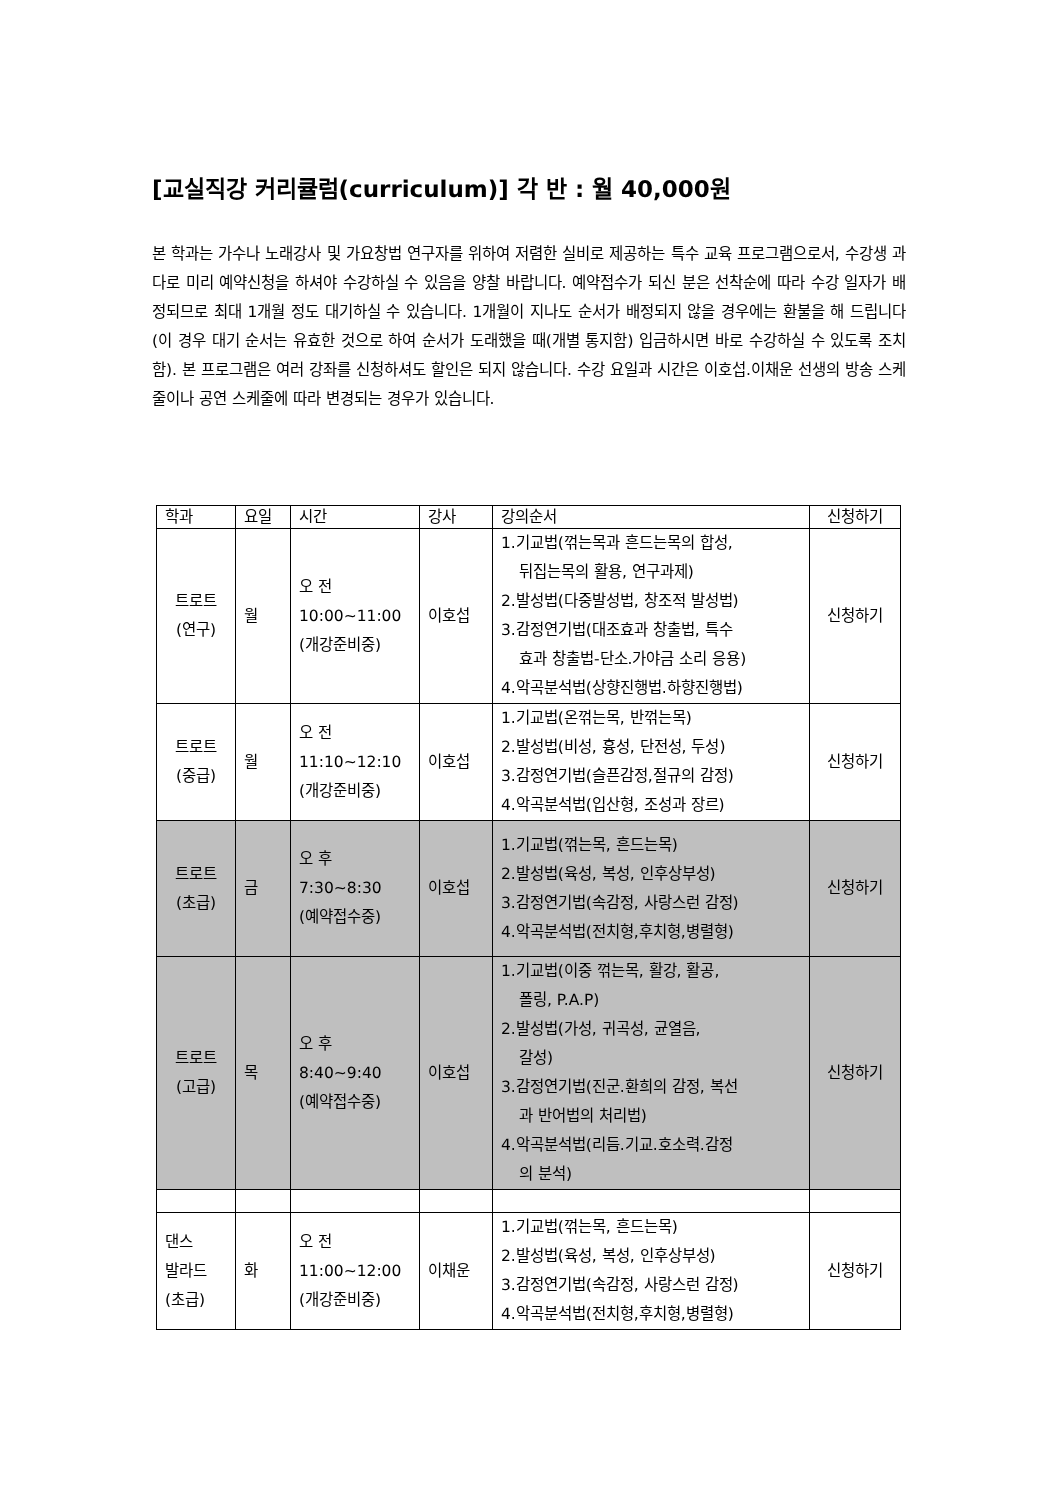[교실직강 커리큘럼(curriculum)] 각 반 : 월 40,000원
본 학과는 가수나 노래강사 및 가요창법 연구자를 위하여 저렴한 실비로 제공하는 특수 교육 프로그램으로서, 수강생 과다로 미리 예약신청을 하셔야 수강하실 수 있음을 양찰 바랍니다. 예약접수가 되신 분은 선착순에 따라 수강 일자가 배정되므로 최대 1개월 정도 대기하실 수 있습니다. 1개월이 지나도 순서가 배정되지 않을 경우에는 환불을 해 드립니다(이 경우 대기 순서는 유효한 것으로 하여 순서가 도래했을 때(개별 통지함) 입금하시면 바로 수강하실 수 있도록 조치함). 본 프로그램은 여러 강좌를 신청하셔도 할인은 되지 않습니다. 수강 요일과 시간은 이호섭.이채운 선생의 방송 스케줄이나 공연 스케줄에 따라 변경되는 경우가 있습니다.
| 학과 | 요일 | 시간 | 강사 | 강의순서 | 신청하기 |
| --- | --- | --- | --- | --- | --- |
| 트로트 (연구) | 월 | 오 전 10:00~11:00 (개강준비중) | 이호섭 | 1.기교법(꺾는목과 흔드는목의 합성, 뒤집는목의 활용, 연구과제) 2.발성법(다중발성법, 창조적 발성법) 3.감정연기법(대조효과 창출법, 특수 효과 창출법-단소.가야금 소리 응용) 4.악곡분석법(상향진행법.하향진행법) | 신청하기 |
| 트로트 (중급) | 월 | 오 전 11:10~12:10 (개강준비중) | 이호섭 | 1.기교법(온꺾는목, 반꺾는목) 2.발성법(비성, 흉성, 단전성, 두성) 3.감정연기법(슬픈감정,절규의 감정) 4.악곡분석법(입산형, 조성과 장르) | 신청하기 |
| 트로트 (초급) | 금 | 오 후 7:30~8:30 (예약접수중) | 이호섭 | 1.기교법(꺾는목, 흔드는목) 2.발성법(육성, 복성, 인후상부성) 3.감정연기법(속감정, 사랑스런 감정) 4.악곡분석법(전치형,후치형,병렬형) | 신청하기 |
| 트로트 (고급) | 목 | 오 후 8:40~9:40 (예약접수중) | 이호섭 | 1.기교법(이중 꺾는목, 활강, 활공, 폴링, P.A.P) 2.발성법(가성, 귀곡성, 균열음, 갈성) 3.감정연기법(진군.환희의 감정, 복선 과 반어법의 처리법) 4.악곡분석법(리듬.기교.호소력.감정 의 분석) | 신청하기 |
| 댄스 발라드 (초급) | 화 | 오 전 11:00~12:00 (개강준비중) | 이채운 | 1.기교법(꺾는목, 흔드는목) 2.발성법(육성, 복성, 인후상부성) 3.감정연기법(속감정, 사랑스런 감정) 4.악곡분석법(전치형,후치형,병렬형) | 신청하기 |